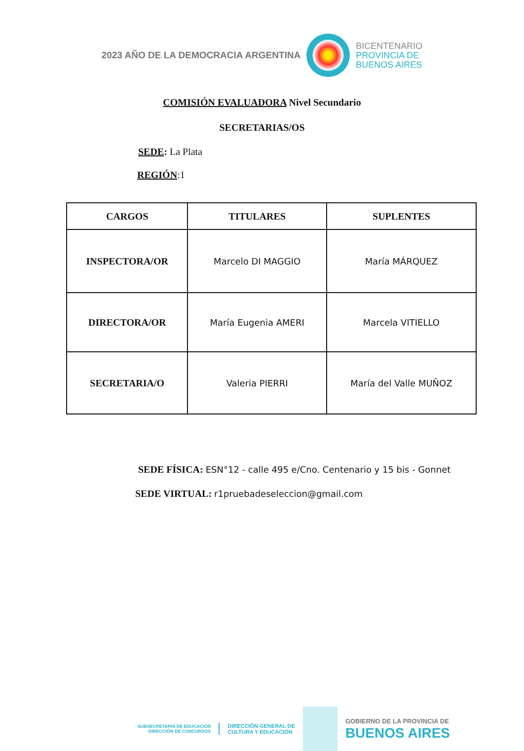2023 AÑO DE LA DEMOCRACIA ARGENTINA
BICENTENARIO
PROVINCIA DE
BUENOS AIRES
COMISIÓN EVALUADORA Nivel Secundario
SECRETARIAS/OS
SEDE: La Plata
REGIÓN:1
| CARGOS | TITULARES | SUPLENTES |
| --- | --- | --- |
| INSPECTORA/OR | Marcelo DI MAGGIO | María MÁRQUEZ |
| DIRECTORA/OR | María Eugenia AMERI | Marcela VITIELLO |
| SECRETARIA/O | Valeria PIERRI | María del Valle MUÑOZ |
SEDE FÍSICA: ESN°12 - calle 495 e/Cno. Centenario y 15 bis - Gonnet
SEDE VIRTUAL: r1pruebadeseleccion@gmail.com
SUBSECRETARÍA DE EDUCACIÓN
DIRECCIÓN DE CONCURSOS
DIRECCIÓN GENERAL DE
CULTURA Y EDUCACIÓN
GOBIERNO DE LA PROVINCIA DE
BUENOS AIRES